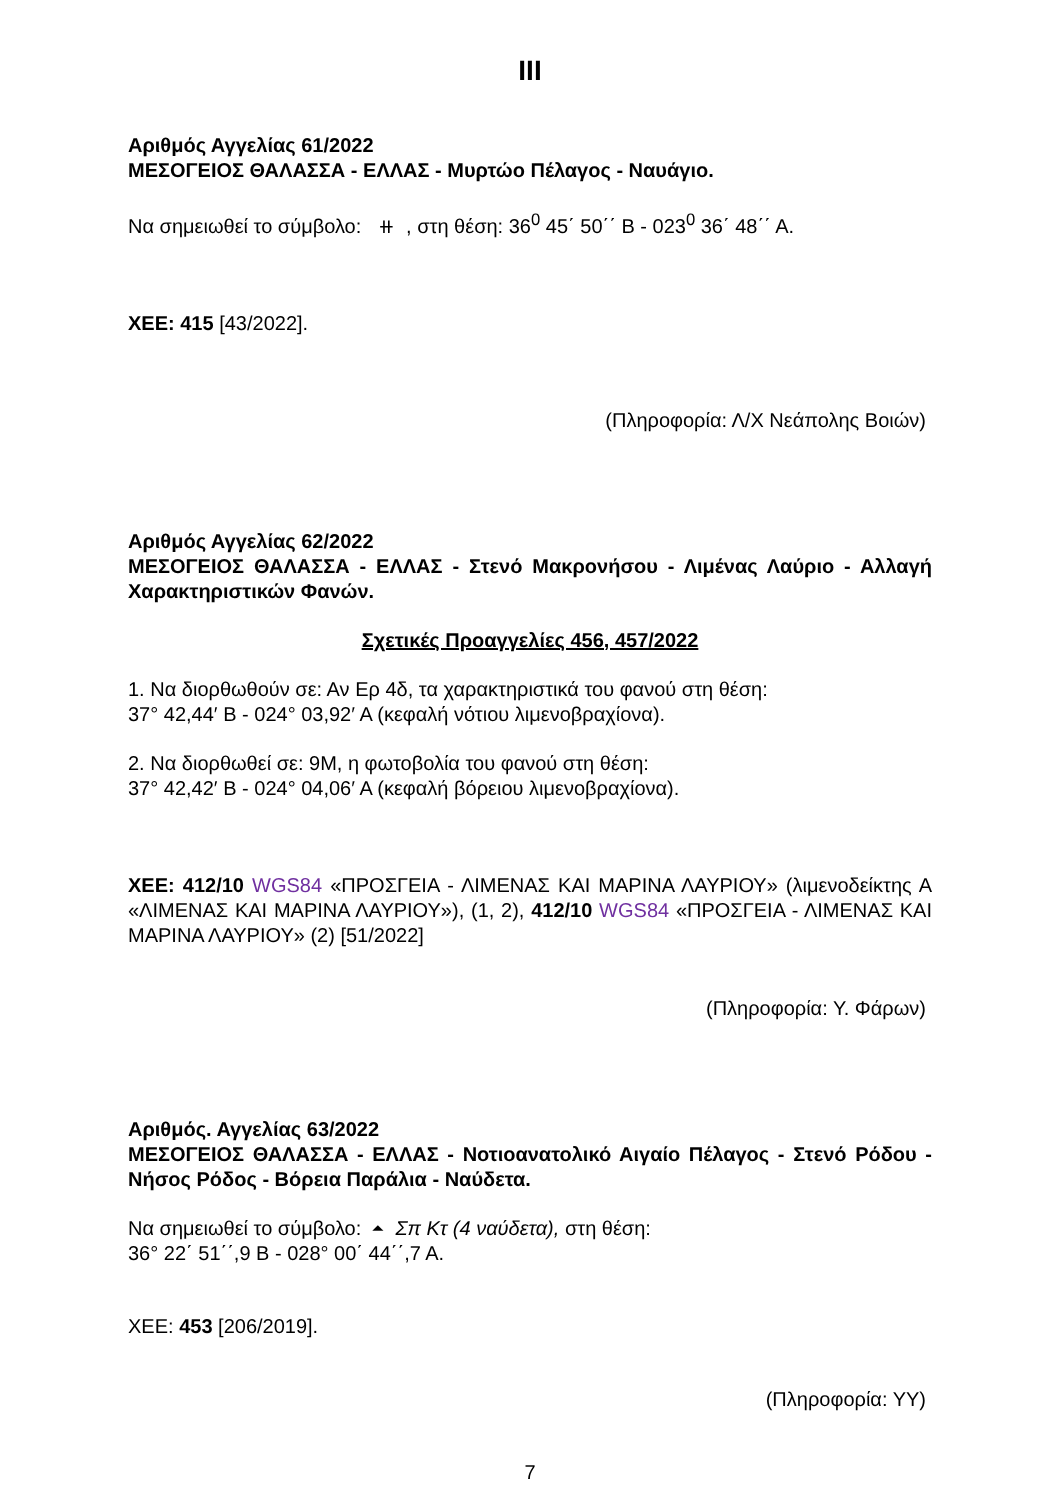III
Αριθμός Αγγελίας 61/2022
ΜΕΣΟΓΕΙΟΣ ΘΑΛΑΣΣΑ - ΕΛΛΑΣ - Μυρτώο Πέλαγος - Ναυάγιο.
Να σημειωθεί το σύμβολο: ⧺ , στη θέση: 36<sup>0</sup> 45΄ 50΄΄ Β - 023<sup>0</sup> 36΄ 48΄΄ Α.
ΧΕΕ: 415 [43/2022].
(Πληροφορία: Λ/Χ Νεάπολης Βοιών)
Αριθμός Αγγελίας 62/2022
ΜΕΣΟΓΕΙΟΣ ΘΑΛΑΣΣΑ - ΕΛΛΑΣ - Στενό Μακρονήσου - Λιμένας Λαύριο - Αλλαγή Χαρακτηριστικών Φανών.
Σχετικές Προαγγελίες 456, 457/2022
1. Να διορθωθούν σε: Αν Ερ 4δ, τα χαρακτηριστικά του φανού στη θέση:
37° 42,44′ Β - 024° 03,92′ Α (κεφαλή νότιου λιμενοβραχίονα).
2. Να διορθωθεί σε: 9Μ, η φωτοβολία του φανού στη θέση:
37° 42,42′ Β - 024° 04,06′ Α (κεφαλή βόρειου λιμενοβραχίονα).
ΧΕΕ: 412/10 WGS84 «ΠΡΟΣΓΕΙΑ - ΛΙΜΕΝΑΣ ΚΑΙ ΜΑΡΙΝΑ ΛΑΥΡΙΟΥ» (λιμενοδείκτης Α «ΛΙΜΕΝΑΣ ΚΑΙ ΜΑΡΙΝΑ ΛΑΥΡΙΟΥ»), (1, 2), 412/10 WGS84 «ΠΡΟΣΓΕΙΑ - ΛΙΜΕΝΑΣ ΚΑΙ ΜΑΡΙΝΑ ΛΑΥΡΙΟΥ» (2) [51/2022]
(Πληροφορία: Υ. Φάρων)
Αριθμός. Αγγελίας 63/2022
ΜΕΣΟΓΕΙΟΣ ΘΑΛΑΣΣΑ - ΕΛΛΑΣ - Νοτιοανατολικό Αιγαίο Πέλαγος - Στενό Ρόδου - Νήσος Ρόδος - Βόρεια Παράλια - Ναύδετα.
Να σημειωθεί το σύμβολο: ⏶ Σπ Κτ (4 ναύδετα), στη θέση:
36° 22΄ 51΄΄,9 Β - 028° 00΄ 44΄΄,7 Α.
ΧΕΕ: 453 [206/2019].
(Πληροφορία: ΥΥ)
7